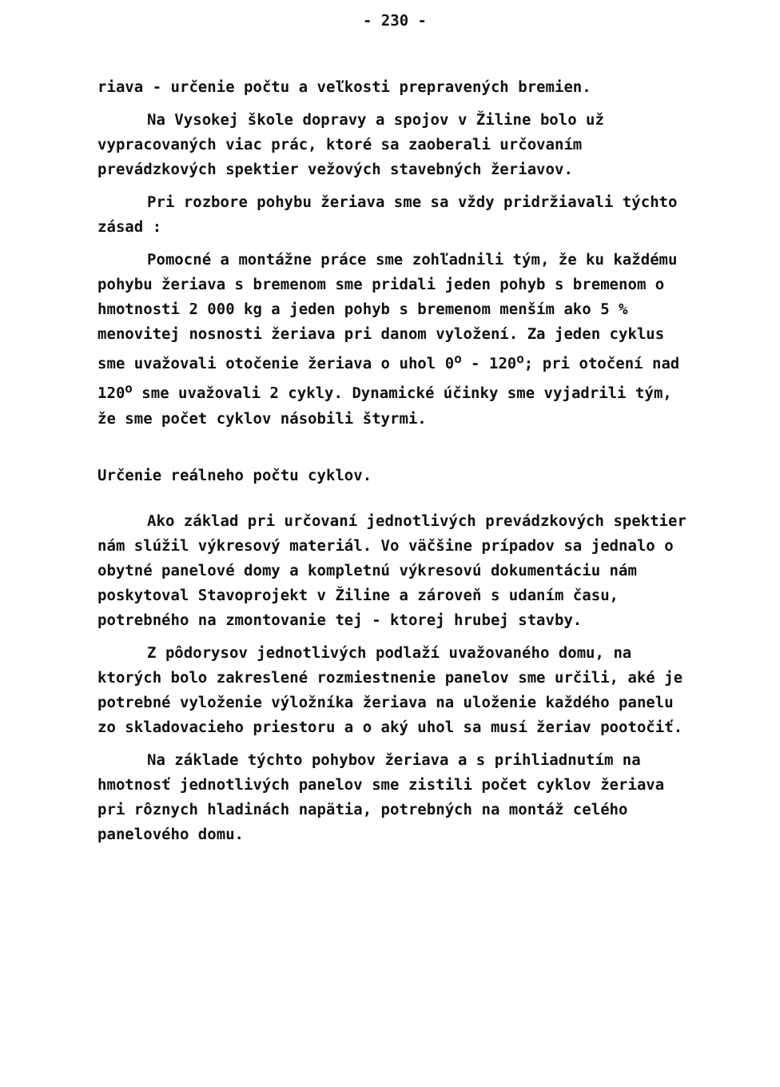- 230 -
riava - určenie počtu a veľkosti prepravených bremien.
Na Vysokej škole dopravy a spojov v Žiline bolo už vypracovaných viac prác, ktoré sa zaoberali určovaním prevádzkových spektier vežových stavebných žeriavov.
Pri rozbore pohybu žeriava sme sa vždy pridržiavali týchto zásad :
Pomocné a montážne práce sme zohľadnili tým, že ku každému pohybu žeriava s bremenom sme pridali jeden pohyb s bremenom o hmotnosti 2 000 kg a jeden pohyb s bremenom menším ako 5 % menovitej nosnosti žeriava pri danom vyložení. Za jeden cyklus sme uvažovali otočenie žeriava o uhol 0<sup>o</sup> - 120<sup>o</sup>; pri otočení nad 120<sup>o</sup> sme uvažovali 2 cykly. Dynamické účinky sme vyjadrili tým, že sme počet cyklov násobili štyrmi.
Určenie reálneho počtu cyklov.
Ako základ pri určovaní jednotlivých prevádzkových spektier nám slúžil výkresový materiál. Vo väčšine prípadov sa jednalo o obytné panelové domy a kompletnú výkresovú dokumentáciu nám poskytoval Stavoprojekt v Žiline a zároveň s udaním času, potrebného na zmontovanie tej - ktorej hrubej stavby.
Z pôdorysov jednotlivých podlaží uvažovaného domu, na ktorých bolo zakreslené rozmiestnenie panelov sme určili, aké je potrebné vyloženie výložníka žeriava na uloženie každého panelu zo skladovacieho priestoru a o aký uhol sa musí žeriav pootočiť.
Na základe týchto pohybov žeriava a s prihliadnutím na hmotnosť jednotlivých panelov sme zistili počet cyklov žeriava pri rôznych hladinách napätia, potrebných na montáž celého panelového domu.